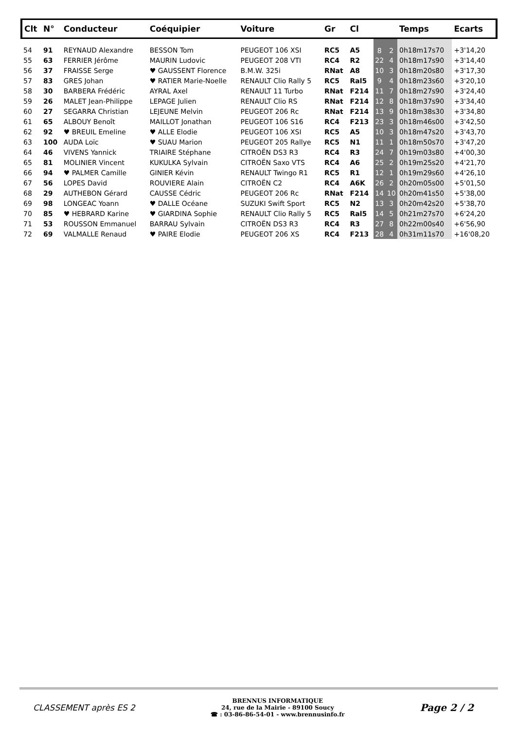| Clt | N° | Conducteur | Coéquipier | Voiture | Gr | Cl | | | Temps | Ecarts |
| --- | --- | --- | --- | --- | --- | --- | --- | --- | --- | --- |
| 54 | 91 | REYNAUD Alexandre | BESSON Tom | PEUGEOT 106 XSI | RC5 | A5 | 8 | 2 | 0h18m17s70 | +3'14,20 |
| 55 | 63 | FERRIER Jérôme | MAURIN Ludovic | PEUGEOT 208 VTI | RC4 | R2 | 22 | 4 | 0h18m17s90 | +3'14,40 |
| 56 | 37 | FRAISSE Serge | ♥ GAUSSENT Florence | B.M.W. 325i | RNat | A8 | 10 | 3 | 0h18m20s80 | +3'17,30 |
| 57 | 83 | GRES Johan | ♥ RATIER Marie-Noelle | RENAULT Clio Rally 5 | RC5 | Ral5 | 9 | 4 | 0h18m23s60 | +3'20,10 |
| 58 | 30 | BARBERA Frédéric | AYRAL Axel | RENAULT 11 Turbo | RNat | F214 | 11 | 7 | 0h18m27s90 | +3'24,40 |
| 59 | 26 | MALET Jean-Philippe | LEPAGE Julien | RENAULT Clio RS | RNat | F214 | 12 | 8 | 0h18m37s90 | +3'34,40 |
| 60 | 27 | SEGARRA Christian | LEJEUNE Melvin | PEUGEOT 206 Rc | RNat | F214 | 13 | 9 | 0h18m38s30 | +3'34,80 |
| 61 | 65 | ALBOUY Benoît | MAILLOT Jonathan | PEUGEOT 106 S16 | RC4 | F213 | 23 | 3 | 0h18m46s00 | +3'42,50 |
| 62 | 92 | ♥ BREUIL Emeline | ♥ ALLE Elodie | PEUGEOT 106 XSI | RC5 | A5 | 10 | 3 | 0h18m47s20 | +3'43,70 |
| 63 | 100 | AUDA Loïc | ♥ SUAU Marion | PEUGEOT 205 Rallye | RC5 | N1 | 11 | 1 | 0h18m50s70 | +3'47,20 |
| 64 | 46 | VIVENS Yannick | TRIAIRE Stéphane | CITROËN DS3 R3 | RC4 | R3 | 24 | 7 | 0h19m03s80 | +4'00,30 |
| 65 | 81 | MOLINIER Vincent | KUKULKA Sylvain | CITROËN Saxo VTS | RC4 | A6 | 25 | 2 | 0h19m25s20 | +4'21,70 |
| 66 | 94 | ♥ PALMER Camille | GINIER Kévin | RENAULT Twingo R1 | RC5 | R1 | 12 | 1 | 0h19m29s60 | +4'26,10 |
| 67 | 56 | LOPES David | ROUVIERE Alain | CITROËN C2 | RC4 | A6K | 26 | 2 | 0h20m05s00 | +5'01,50 |
| 68 | 29 | AUTHEBON Gérard | CAUSSE Cédric | PEUGEOT 206 Rc | RNat | F214 | 14 | 10 | 0h20m41s50 | +5'38,00 |
| 69 | 98 | LONGEAC Yoann | ♥ DALLE Océane | SUZUKI Swift Sport | RC5 | N2 | 13 | 3 | 0h20m42s20 | +5'38,70 |
| 70 | 85 | ♥ HEBRARD Karine | ♥ GIARDINA Sophie | RENAULT Clio Rally 5 | RC5 | Ral5 | 14 | 5 | 0h21m27s70 | +6'24,20 |
| 71 | 53 | ROUSSON Emmanuel | BARRAU Sylvain | CITROËN DS3 R3 | RC4 | R3 | 27 | 8 | 0h22m00s40 | +6'56,90 |
| 72 | 69 | VALMALLE Renaud | ♥ PAIRE Elodie | PEUGEOT 206 XS | RC4 | F213 | 28 | 4 | 0h31m11s70 | +16'08,20 |
CLASSEMENT après ES 2
BRENNUS INFORMATIQUE
24, rue de la Mairie - 89100 Soucy
☎ : 03-86-86-54-01 - www.brennusinfo.fr
Page 2 / 2